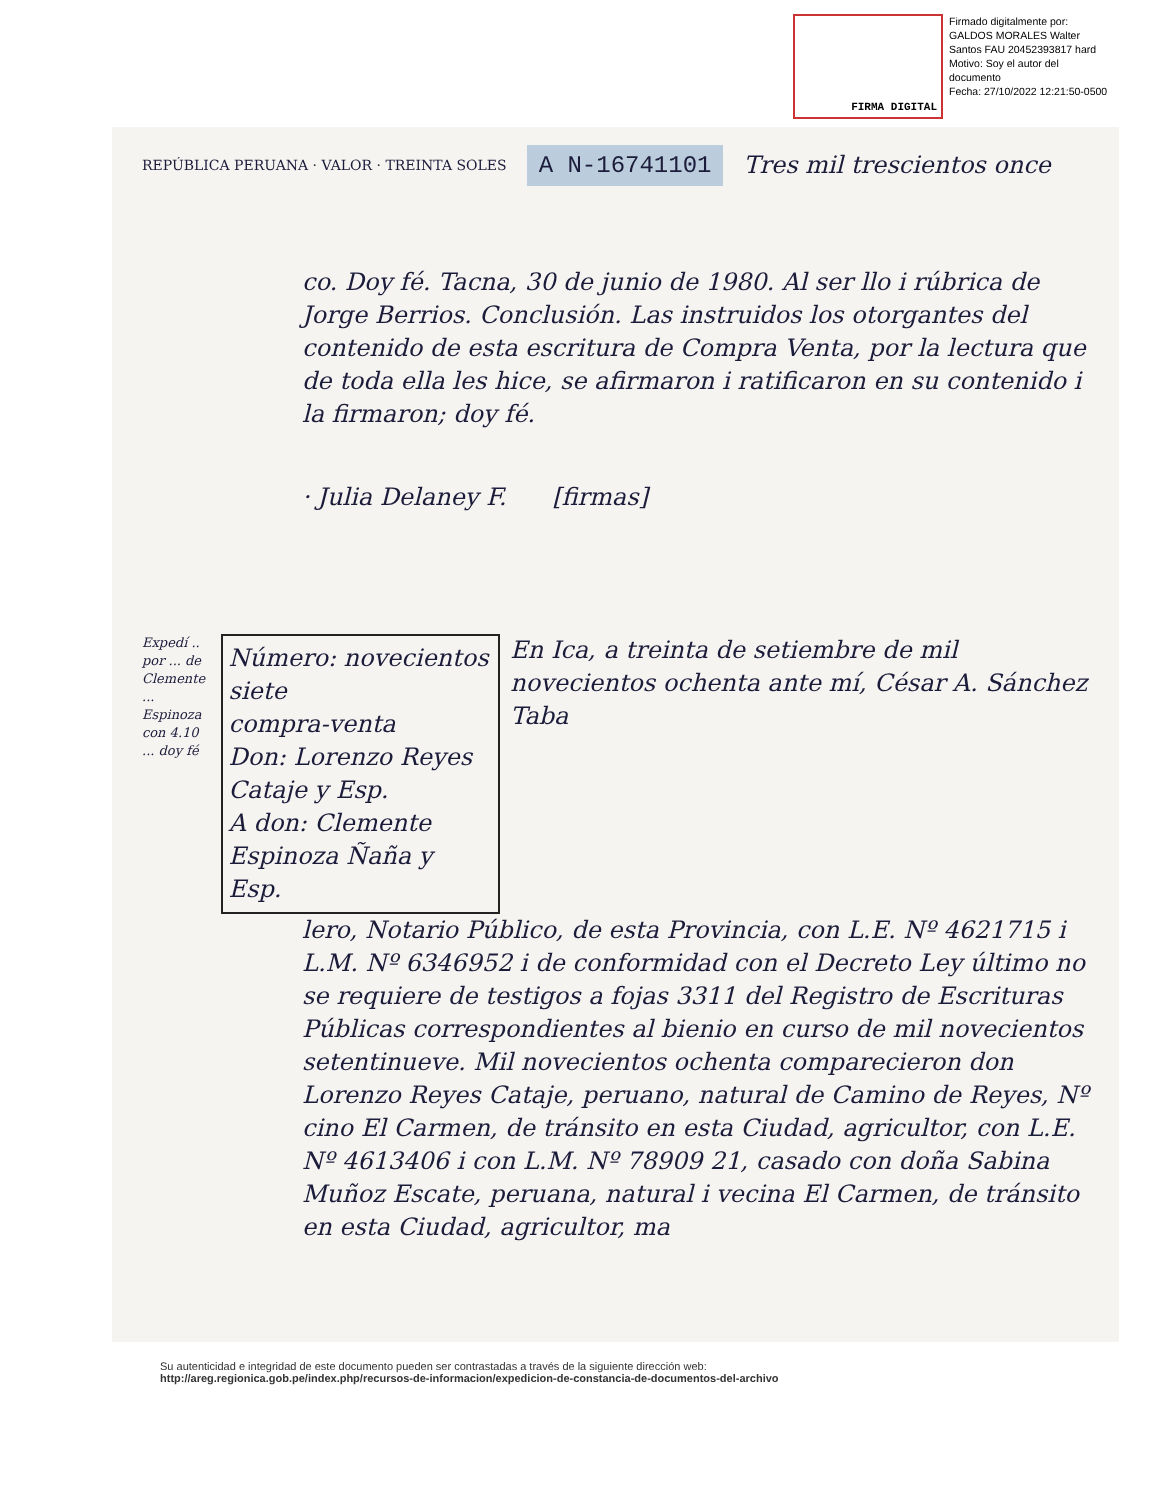FIRMA DIGITAL
Firmado digitalmente por:
GALDOS MORALES Walter
Santos FAU 20452393817 hard
Motivo: Soy el autor del
documento
Fecha: 27/10/2022 12:21:50-0500
REPÚBLICA PERUANA · VALOR · TREINTA SOLES A N-16741101 Tres mil trescientos once
co. Doy fé. Tacna, 30 de junio de 1980. Al ser llo i rúbrica de Jorge Berrios. Conclusión. Las instruidos los otorgantes del contenido de esta escritura de Compra Venta, por la lectura que de toda ella les hice, se afirmaron i ratificaron en su contenido i la firmaron; doy fé.
· Julia Delaney F. [firmas]
Expedí .. por ... de Clemente ... Espinoza con 4.10 ... doy fé
Número: novecientos siete
compra-venta
Don: Lorenzo Reyes Cataje y Esp.
A don: Clemente Espinoza Ñaña y Esp.
En Ica, a treinta de setiembre de mil novecientos ochenta ante mí, César A. Sánchez Taba
lero, Notario Público, de esta Provincia, con L.E. Nº 4621715 i L.M. Nº 6346952 i de conformidad con el Decreto Ley último no se requiere de testigos a fojas 3311 del Registro de Escrituras Públicas correspondientes al bienio en curso de mil novecientos setentinueve. Mil novecientos ochenta comparecieron don Lorenzo Reyes Cataje, peruano, natural de Camino de Reyes, Nº cino El Carmen, de tránsito en esta Ciudad, agricultor, con L.E. Nº 4613406 i con L.M. Nº 78909 21, casado con doña Sabina Muñoz Escate, peruana, natural i vecina El Carmen, de tránsito en esta Ciudad, agricultor, ma
Su autenticidad e integridad de este documento pueden ser contrastadas a través de la siguiente dirección web:
http://areg.regionica.gob.pe/index.php/recursos-de-informacion/expedicion-de-constancia-de-documentos-del-archivo